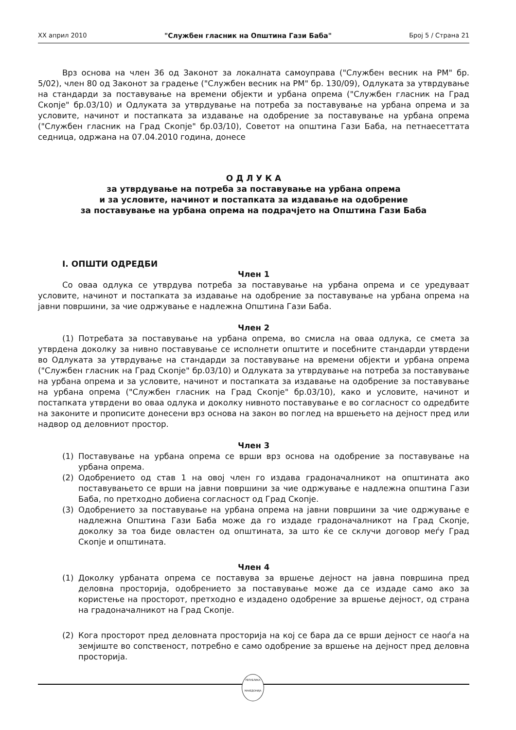XX април 2010 "Службен гласник на Општина Гази Баба" Број 5 / Страна 21
Врз основа на член 36 од Законот за локалната самоуправа ("Службен весник на РМ" бр. 5/02), член 80 од Законот за градење ("Службен весник на РМ" бр. 130/09), Одлуката за утврдување на стандарди за поставување на времени објекти и урбана опрема ("Службен гласник на Град Скопје" бр.03/10) и Одлуката за утврдување на потреба за поставување на урбана опрема и за условите, начинот и постапката за издавање на одобрение за поставување на урбана опрема ("Службен гласник на Град Скопје" бр.03/10), Советот на општина Гази Баба, на петнаесеттата седница, одржана на 07.04.2010 година, донесе
О Д Л У К А
за утврдување на потреба за поставување на урбана опрема
и за условите, начинот и постапката за издавање на одобрение
за поставување на урбана опрема на подрачјето на Општина Гази Баба
I. ОПШТИ ОДРЕДБИ
Член 1
Со оваа одлука се утврдува потреба за поставување на урбана опрема и се уредуваат условите, начинот и постапката за издавање на одобрение за поставување на урбана опрема на јавни површини, за чие одржување е надлежна Општина Гази Баба.
Член 2
(1) Потребата за поставување на урбана опрема, во смисла на оваа одлука, се смета за утврдена доколку за нивно поставување се исполнети општите и посебните стандарди утврдени во Одлуката за утврдување на стандарди за поставување на времени објекти и урбана опрема ("Службен гласник на Град Скопје" бр.03/10) и Одлуката за утврдување на потреба за поставување на урбана опрема и за условите, начинот и постапката за издавање на одобрение за поставување на урбана опрема ("Службен гласник на Град Скопје" бр.03/10), како и условите, начинот и постапката утврдени во оваа одлука и доколку нивното поставување е во согласност со одредбите на законите и прописите донесени врз основа на закон во поглед на вршењето на дејност пред или надвор од деловниот простор.
Член 3
(1) Поставување на урбана опрема се врши врз основа на одобрение за поставување на урбана опрема.
(2) Одобрението од став 1 на овој член го издава градоначалникот на општината ако поставувањето се врши на јавни површини за чие одржување е надлежна општина Гази Баба, по претходно добиена согласност од Град Скопје.
(3) Одобрението за поставување на урбана опрема на јавни површини за чие одржување е надлежна Општина Гази Баба може да го издаде градоначалникот на Град Скопје, доколку за тоа биде овластен од општината, за што ќе се склучи договор меѓу Град Скопје и општината.
Член 4
(1) Доколку урбаната опрема се поставува за вршење дејност на јавна површина пред деловна просторија, одобрението за поставување може да се издаде само ако за користење на просторот, претходно е издадено одобрение за вршење дејност, од страна на градоначалникот на Град Скопје.
(2) Кога просторот пред деловната просторија на кој се бара да се врши дејност се наоѓа на земјиште во сопственост, потребно е само одобрение за вршење на дејност пред деловна просторија.
РЕПУБЛИКА МАКЕДОНИЈА